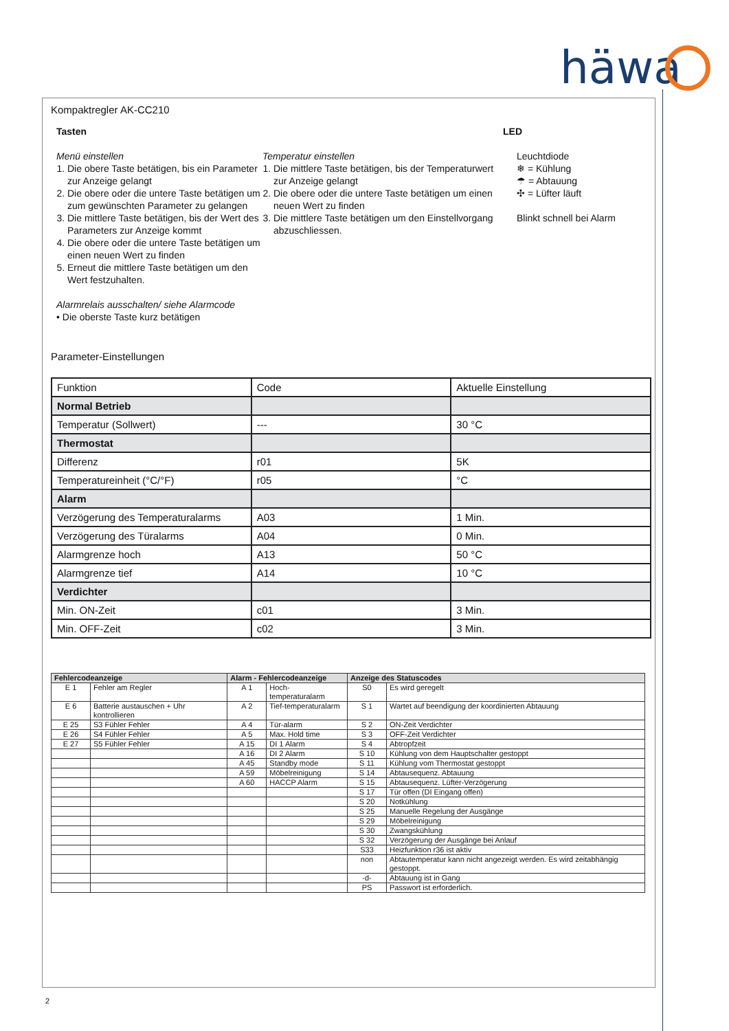häwa
Kompaktregler AK-CC210
Tasten
Menü einstellen
1. Die obere Taste betätigen, bis ein Parameter zur Anzeige gelangt
2. Die obere oder die untere Taste betätigen um zum gewünschten Parameter zu gelangen
3. Die mittlere Taste betätigen, bis der Wert des Parameters zur Anzeige kommt
4. Die obere oder die untere Taste betätigen um einen neuen Wert zu finden
5. Erneut die mittlere Taste betätigen um den Wert festzuhalten.
Alarmrelais ausschalten/ siehe Alarmcode
• Die oberste Taste kurz betätigen
Temperatur einstellen
1. Die mittlere Taste betätigen, bis der Temperaturwert zur Anzeige gelangt
2. Die obere oder die untere Taste betätigen um einen neuen Wert zu finden
3. Die mittlere Taste betätigen um den Einstellvorgang abzuschliessen.
LED
Leuchtdiode
❄ = Kühlung
☂ = Abtauung
✣ = Lüfter läuft
Blinkt schnell bei Alarm
Parameter-Einstellungen
| Funktion | Code | Aktuelle Einstellung |
| Normal Betrieb | | |
| Temperatur (Sollwert) | --- | 30 °C |
| Thermostat | | |
| Differenz | r01 | 5K |
| Temperatureinheit (°C/°F) | r05 | °C |
| Alarm | | |
| Verzögerung des Temperaturalarms | A03 | 1 Min. |
| Verzögerung des Türalarms | A04 | 0 Min. |
| Alarmgrenze hoch | A13 | 50 °C |
| Alarmgrenze tief | A14 | 10 °C |
| Verdichter | | |
| Min. ON-Zeit | c01 | 3 Min. |
| Min. OFF-Zeit | c02 | 3 Min. |
| Fehlercodeanzeige | | Alarm - Fehlercodeanzeige | | Anzeige des Statuscodes | |
| --- | --- | --- | --- | --- | --- |
| E 1 | Fehler am Regler | A 1 | Hoch-temperaturalarm | S0 | Es wird geregelt |
| E 6 | Batterie austauschen + Uhr kontrollieren | A 2 | Tief-temperaturalarm | S 1 | Wartet auf beendigung der koordinierten Abtauung |
| E 25 | S3 Fühler Fehler | A 4 | Tür-alarm | S 2 | ON-Zeit Verdichter |
| E 26 | S4 Fühler Fehler | A 5 | Max. Hold time | S 3 | OFF-Zeit Verdichter |
| E 27 | S5 Fühler Fehler | A 15 | DI 1 Alarm | S 4 | Abtropfzeit |
| | | A 16 | DI 2 Alarm | S 10 | Kühlung von dem Hauptschalter gestoppt |
| | | A 45 | Standby mode | S 11 | Kühlung vom Thermostat gestoppt |
| | | A 59 | Möbelreinigung | S 14 | Abtausequenz. Abtauung |
| | | A 60 | HACCP Alarm | S 15 | Abtausequenz. Lüfter-Verzögerung |
| | | | | S 17 | Tür offen (DI Eingang offen) |
| | | | | S 20 | Notkühlung |
| | | | | S 25 | Manuelle Regelung der Ausgänge |
| | | | | S 29 | Möbelreinigung |
| | | | | S 30 | Zwangskühlung |
| | | | | S 32 | Verzögerung der Ausgänge bei Anlauf |
| | | | | S33 | Heizfunktion r36 ist aktiv |
| | | | | non | Abtautemperatur kann nicht angezeigt werden. Es wird zeitabhängig gestoppt. |
| | | | | -d- | Abtauung ist in Gang |
| | | | | PS | Passwort ist erforderlich. |
2